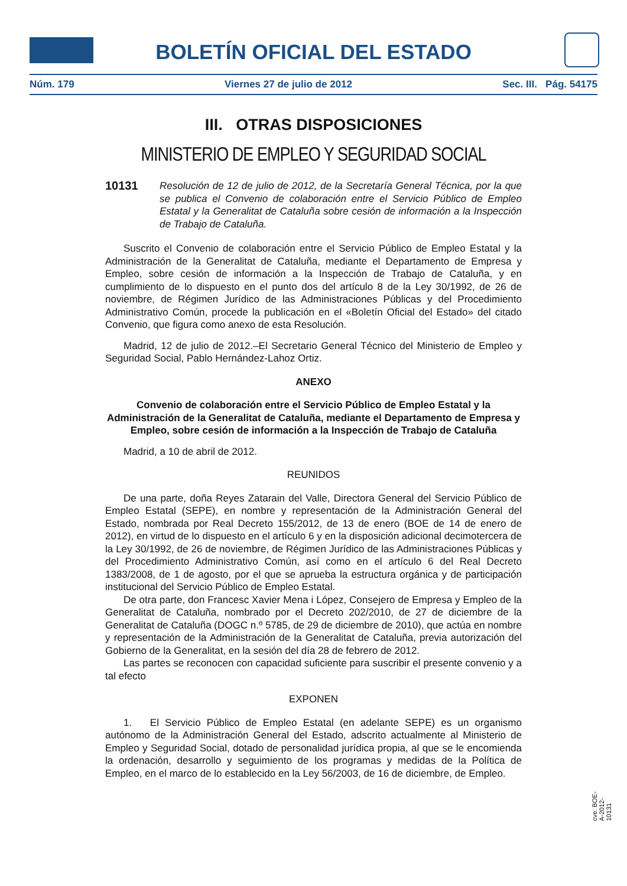BOLETÍN OFICIAL DEL ESTADO
Núm. 179 Viernes 27 de julio de 2012 Sec. III. Pág. 54175
III. OTRAS DISPOSICIONES
MINISTERIO DE EMPLEO Y SEGURIDAD SOCIAL
10131 Resolución de 12 de julio de 2012, de la Secretaría General Técnica, por la que se publica el Convenio de colaboración entre el Servicio Público de Empleo Estatal y la Generalitat de Cataluña sobre cesión de información a la Inspección de Trabajo de Cataluña.
Suscrito el Convenio de colaboración entre el Servicio Público de Empleo Estatal y la Administración de la Generalitat de Cataluña, mediante el Departamento de Empresa y Empleo, sobre cesión de información a la Inspección de Trabajo de Cataluña, y en cumplimiento de lo dispuesto en el punto dos del artículo 8 de la Ley 30/1992, de 26 de noviembre, de Régimen Jurídico de las Administraciones Públicas y del Procedimiento Administrativo Común, procede la publicación en el «Boletín Oficial del Estado» del citado Convenio, que figura como anexo de esta Resolución.
Madrid, 12 de julio de 2012.–El Secretario General Técnico del Ministerio de Empleo y Seguridad Social, Pablo Hernández-Lahoz Ortiz.
ANEXO
Convenio de colaboración entre el Servicio Público de Empleo Estatal y la Administración de la Generalitat de Cataluña, mediante el Departamento de Empresa y Empleo, sobre cesión de información a la Inspección de Trabajo de Cataluña
Madrid, a 10 de abril de 2012.
REUNIDOS
De una parte, doña Reyes Zatarain del Valle, Directora General del Servicio Público de Empleo Estatal (SEPE), en nombre y representación de la Administración General del Estado, nombrada por Real Decreto 155/2012, de 13 de enero (BOE de 14 de enero de 2012), en virtud de lo dispuesto en el artículo 6 y en la disposición adicional decimotercera de la Ley 30/1992, de 26 de noviembre, de Régimen Jurídico de las Administraciones Públicas y del Procedimiento Administrativo Común, así como en el artículo 6 del Real Decreto 1383/2008, de 1 de agosto, por el que se aprueba la estructura orgánica y de participación institucional del Servicio Público de Empleo Estatal.
De otra parte, don Francesc Xavier Mena i López, Consejero de Empresa y Empleo de la Generalitat de Cataluña, nombrado por el Decreto 202/2010, de 27 de diciembre de la Generalitat de Cataluña (DOGC n.º 5785, de 29 de diciembre de 2010), que actúa en nombre y representación de la Administración de la Generalitat de Cataluña, previa autorización del Gobierno de la Generalitat, en la sesión del día 28 de febrero de 2012.
Las partes se reconocen con capacidad suficiente para suscribir el presente convenio y a tal efecto
EXPONEN
1. El Servicio Público de Empleo Estatal (en adelante SEPE) es un organismo autónomo de la Administración General del Estado, adscrito actualmente al Ministerio de Empleo y Seguridad Social, dotado de personalidad jurídica propia, al que se le encomienda la ordenación, desarrollo y seguimiento de los programas y medidas de la Política de Empleo, en el marco de lo establecido en la Ley 56/2003, de 16 de diciembre, de Empleo.
cve: BOE-A-2012-10131